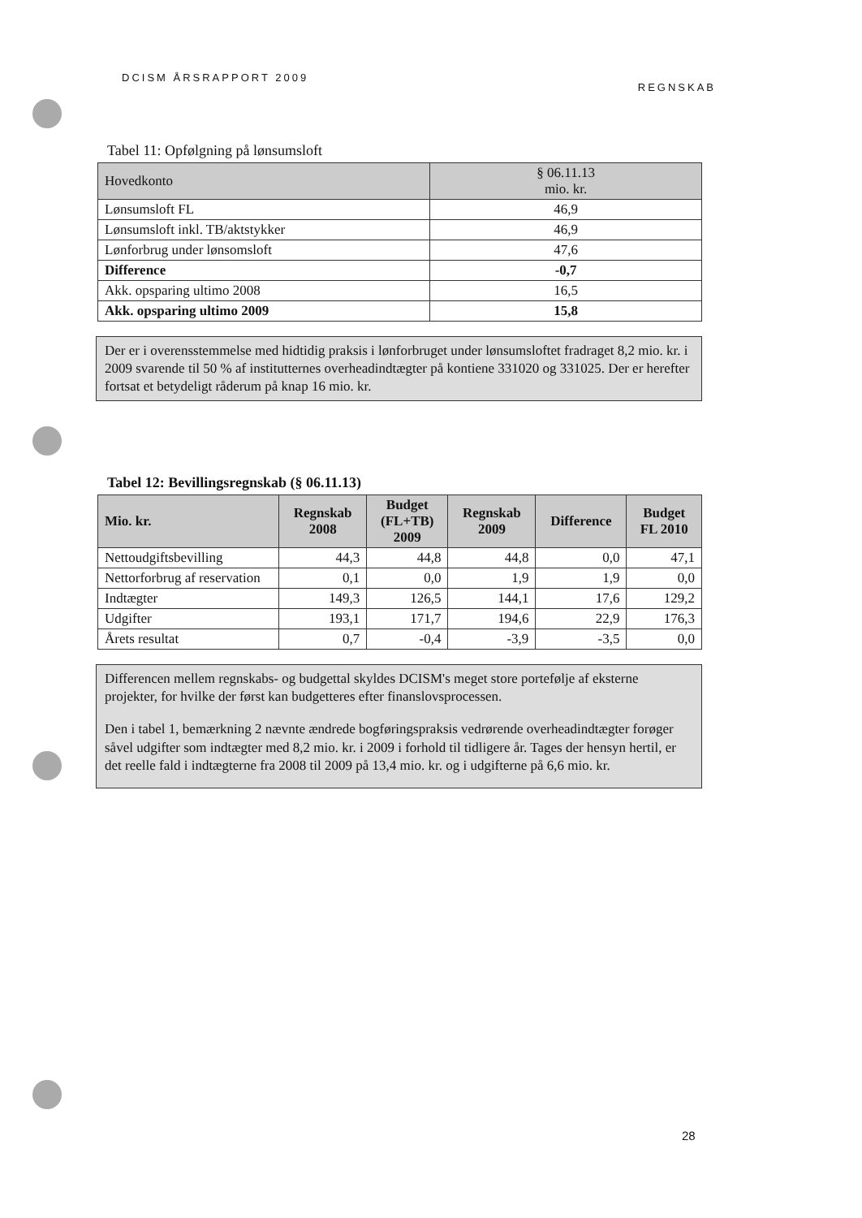DCISM ÅRSRAPPORT 2009 REGNSKAB
Tabel 11: Opfølgning på lønsumsloft
| Hovedkonto | § 06.11.13 mio. kr. |
| --- | --- |
| Lønsumsloft FL | 46,9 |
| Lønsumsloft inkl. TB/aktstykker | 46,9 |
| Lønforbrug under lønsomsloft | 47,6 |
| Difference | -0,7 |
| Akk. opsparing ultimo 2008 | 16,5 |
| Akk. opsparing ultimo 2009 | 15,8 |
Der er i overensstemmelse med hidtidig praksis i lønforbruget under lønsumsloftet fradraget 8,2 mio. kr. i 2009 svarende til 50 % af institutternes overheadindtægter på kontiene 331020 og 331025. Der er herefter fortsat et betydeligt råderum på knap 16 mio. kr.
Tabel 12: Bevillingsregnskab (§ 06.11.13)
| Mio. kr. | Regnskab 2008 | Budget (FL+TB) 2009 | Regnskab 2009 | Difference | Budget FL 2010 |
| --- | --- | --- | --- | --- | --- |
| Nettoudgiftsbevilling | 44,3 | 44,8 | 44,8 | 0,0 | 47,1 |
| Nettorforbrug af reservation | 0,1 | 0,0 | 1,9 | 1,9 | 0,0 |
| Indtægter | 149,3 | 126,5 | 144,1 | 17,6 | 129,2 |
| Udgifter | 193,1 | 171,7 | 194,6 | 22,9 | 176,3 |
| Årets resultat | 0,7 | -0,4 | -3,9 | -3,5 | 0,0 |
Differencen mellem regnskabs- og budgettal skyldes DCISM's meget store portefølje af eksterne projekter, for hvilke der først kan budgetteres efter finanslovsprocessen.
Den i tabel 1, bemærkning 2 nævnte ændrede bogføringspraksis vedrørende overheadindtægter forøger såvel udgifter som indtægter med 8,2 mio. kr. i 2009 i forhold til tidligere år. Tages der hensyn hertil, er det reelle fald i indtægterne fra 2008 til 2009 på 13,4 mio. kr. og i udgifterne på 6,6 mio. kr.
28